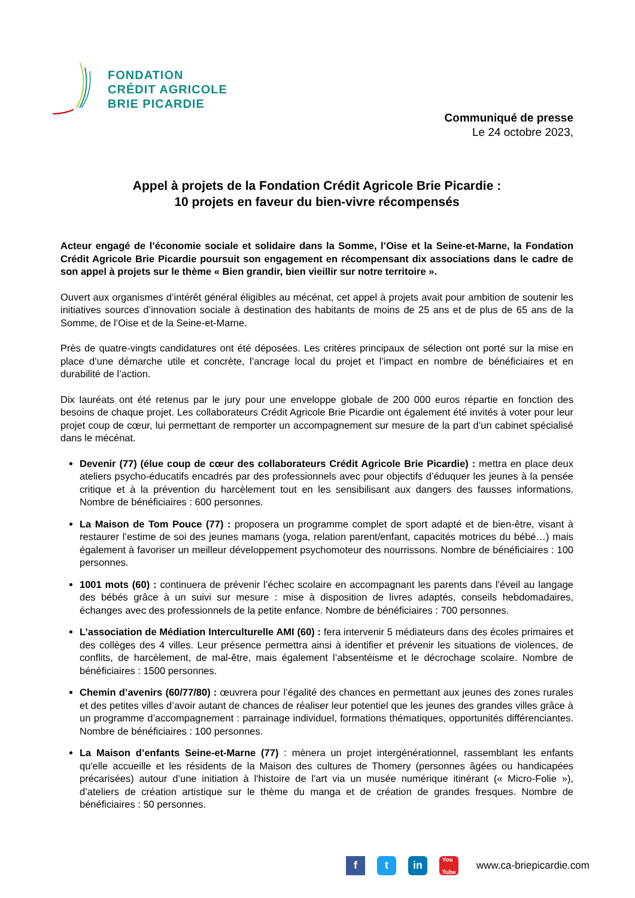FONDATION
CRÉDIT AGRICOLE
BRIE PICARDIE
Communiqué de presse
Le 24 octobre 2023,
Appel à projets de la Fondation Crédit Agricole Brie Picardie :
10 projets en faveur du bien-vivre récompensés
Acteur engagé de l’économie sociale et solidaire dans la Somme, l’Oise et la Seine-et-Marne, la Fondation Crédit Agricole Brie Picardie poursuit son engagement en récompensant dix associations dans le cadre de son appel à projets sur le thème « Bien grandir, bien vieillir sur notre territoire ».
Ouvert aux organismes d’intérêt général éligibles au mécénat, cet appel à projets avait pour ambition de soutenir les initiatives sources d’innovation sociale à destination des habitants de moins de 25 ans et de plus de 65 ans de la Somme, de l’Oise et de la Seine-et-Marne.
Près de quatre-vingts candidatures ont été déposées. Les critères principaux de sélection ont porté sur la mise en place d’une démarche utile et concrète, l’ancrage local du projet et l’impact en nombre de bénéficiaires et en durabilité de l’action.
Dix lauréats ont été retenus par le jury pour une enveloppe globale de 200 000 euros répartie en fonction des besoins de chaque projet. Les collaborateurs Crédit Agricole Brie Picardie ont également été invités à voter pour leur projet coup de cœur, lui permettant de remporter un accompagnement sur mesure de la part d’un cabinet spécialisé dans le mécénat.
Devenir (77) (élue coup de cœur des collaborateurs Crédit Agricole Brie Picardie) : mettra en place deux ateliers psycho-éducatifs encadrés par des professionnels avec pour objectifs d’éduquer les jeunes à la pensée critique et à la prévention du harcèlement tout en les sensibilisant aux dangers des fausses informations. Nombre de bénéficiaires : 600 personnes.
La Maison de Tom Pouce (77) : proposera un programme complet de sport adapté et de bien-être, visant à restaurer l’estime de soi des jeunes mamans (yoga, relation parent/enfant, capacités motrices du bébé…) mais également à favoriser un meilleur développement psychomoteur des nourrissons. Nombre de bénéficiaires : 100 personnes.
1001 mots (60) : continuera de prévenir l’échec scolaire en accompagnant les parents dans l’éveil au langage des bébés grâce à un suivi sur mesure : mise à disposition de livres adaptés, conseils hebdomadaires, échanges avec des professionnels de la petite enfance. Nombre de bénéficiaires : 700 personnes.
L’association de Médiation Interculturelle AMI (60) : fera intervenir 5 médiateurs dans des écoles primaires et des collèges des 4 villes. Leur présence permettra ainsi à identifier et prévenir les situations de violences, de conflits, de harcèlement, de mal-être, mais également l’absentéisme et le décrochage scolaire. Nombre de bénéficiaires : 1500 personnes.
Chemin d’avenirs (60/77/80) : œuvrera pour l’égalité des chances en permettant aux jeunes des zones rurales et des petites villes d’avoir autant de chances de réaliser leur potentiel que les jeunes des grandes villes grâce à un programme d’accompagnement : parrainage individuel, formations thématiques, opportunités différenciantes. Nombre de bénéficiaires : 100 personnes.
La Maison d’enfants Seine-et-Marne (77) : mènera un projet intergénérationnel, rassemblant les enfants qu'elle accueille et les résidents de la Maison des cultures de Thomery (personnes âgées ou handicapées précarisées) autour d’une initiation à l'histoire de l'art via un musée numérique itinérant (« Micro-Folie »), d’ateliers de création artistique sur le thème du manga et de création de grandes fresques. Nombre de bénéficiaires : 50 personnes.
f t in
You
Tube
www.ca-briepicardie.com